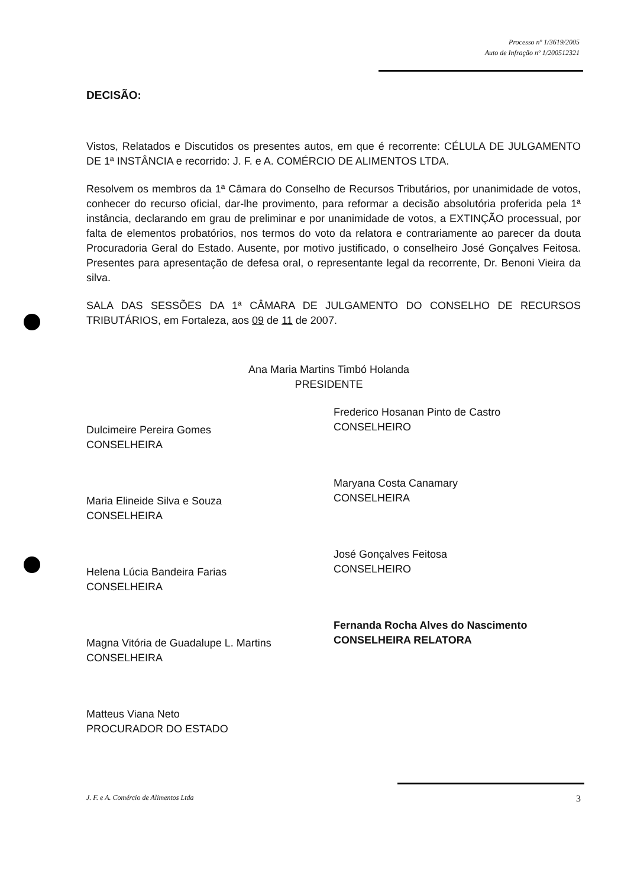Processo nº 1/3619/2005
Auto de Infração nº 1/200512321
DECISÃO:
Vistos, Relatados e Discutidos os presentes autos, em que é recorrente: CÉLULA DE JULGAMENTO DE 1ª INSTÂNCIA e recorrido: J. F. e A. COMÉRCIO DE ALIMENTOS LTDA.
Resolvem os membros da 1ª Câmara do Conselho de Recursos Tributários, por unanimidade de votos, conhecer do recurso oficial, dar-lhe provimento, para reformar a decisão absolutória proferida pela 1ª instância, declarando em grau de preliminar e por unanimidade de votos, a EXTINÇÃO processual, por falta de elementos probatórios, nos termos do voto da relatora e contrariamente ao parecer da douta Procuradoria Geral do Estado. Ausente, por motivo justificado, o conselheiro José Gonçalves Feitosa. Presentes para apresentação de defesa oral, o representante legal da recorrente, Dr. Benoni Vieira da silva.
SALA DAS SESSÕES DA 1ª CÂMARA DE JULGAMENTO DO CONSELHO DE RECURSOS TRIBUTÁRIOS, em Fortaleza, aos 09 de 11 de 2007.
Ana Maria Martins Timbó Holanda
PRESIDENTE
Dulcimeire Pereira Gomes
CONSELHEIRA
Maria Elineide Silva e Souza
CONSELHEIRA
Helena Lúcia Bandeira Farias
CONSELHEIRA
Magna Vitória de Guadalupe L. Martins
CONSELHEIRA
Matteus Viana Neto
PROCURADOR DO ESTADO
Frederico Hosanan Pinto de Castro
CONSELHEIRO
Maryana Costa Canamary
CONSELHEIRA
José Gonçalves Feitosa
CONSELHEIRO
Fernanda Rocha Alves do Nascimento
CONSELHEIRA RELATORA
J. F. e A. Comércio de Alimentos Ltda 3